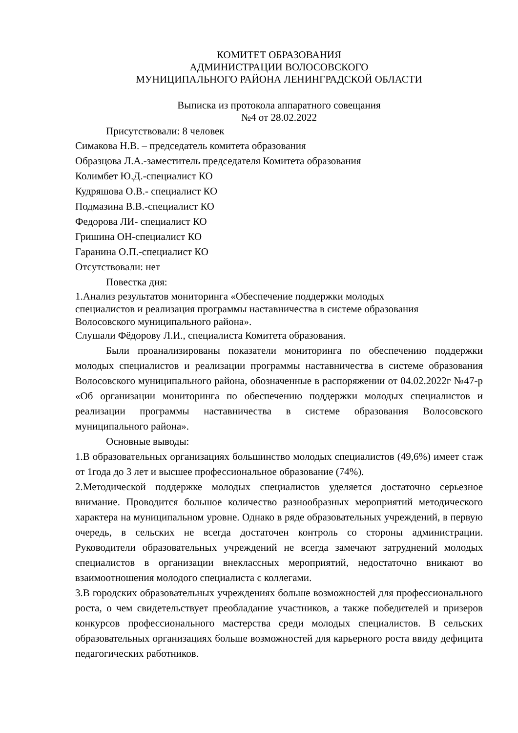КОМИТЕТ ОБРАЗОВАНИЯ
АДМИНИСТРАЦИИ ВОЛОСОВСКОГО
МУНИЦИПАЛЬНОГО РАЙОНА ЛЕНИНГРАДСКОЙ ОБЛАСТИ
Выписка из протокола аппаратного совещания
№4 от 28.02.2022
Присутствовали: 8 человек
Симакова Н.В. – председатель комитета образования
Образцова Л.А.-заместитель председателя Комитета образования
Колимбет Ю.Д.-специалист КО
Кудряшова О.В.- специалист КО
Подмазина В.В.-специалист КО
Федорова ЛИ- специалист КО
Гришина ОН-специалист КО
Гаранина О.П.-специалист КО
Отсутствовали: нет
Повестка дня:
1.Анализ результатов мониторинга «Обеспечение поддержки молодых
специалистов и реализация программы наставничества в системе образования
Волосовского муниципального района».
Слушали Фёдорову Л.И., специалиста Комитета образования.
Были проанализированы показатели мониторинга по обеспечению поддержки молодых специалистов и реализации программы наставничества в системе образования Волосовского муниципального района, обозначенные в распоряжении от 04.02.2022г №47-р «Об организации мониторинга по обеспечению поддержки молодых специалистов и реализации программы наставничества в системе образования Волосовского муниципального района».
Основные выводы:
1.В образовательных организациях большинство молодых специалистов (49,6%) имеет стаж от 1года до 3 лет и высшее профессиональное образование (74%).
2.Методической поддержке молодых специалистов уделяется достаточно серьезное внимание. Проводится большое количество разнообразных мероприятий методического характера на муниципальном уровне. Однако в ряде образовательных учреждений, в первую очередь, в сельских не всегда достаточен контроль со стороны администрации. Руководители образовательных учреждений не всегда замечают затруднений молодых специалистов в организации внеклассных мероприятий, недостаточно вникают во взаимоотношения молодого специалиста с коллегами.
3.В городских образовательных учреждениях больше возможностей для профессионального роста, о чем свидетельствует преобладание участников, а также победителей и призеров конкурсов профессионального мастерства среди молодых специалистов. В сельских образовательных организациях больше возможностей для карьерного роста ввиду дефицита педагогических работников.